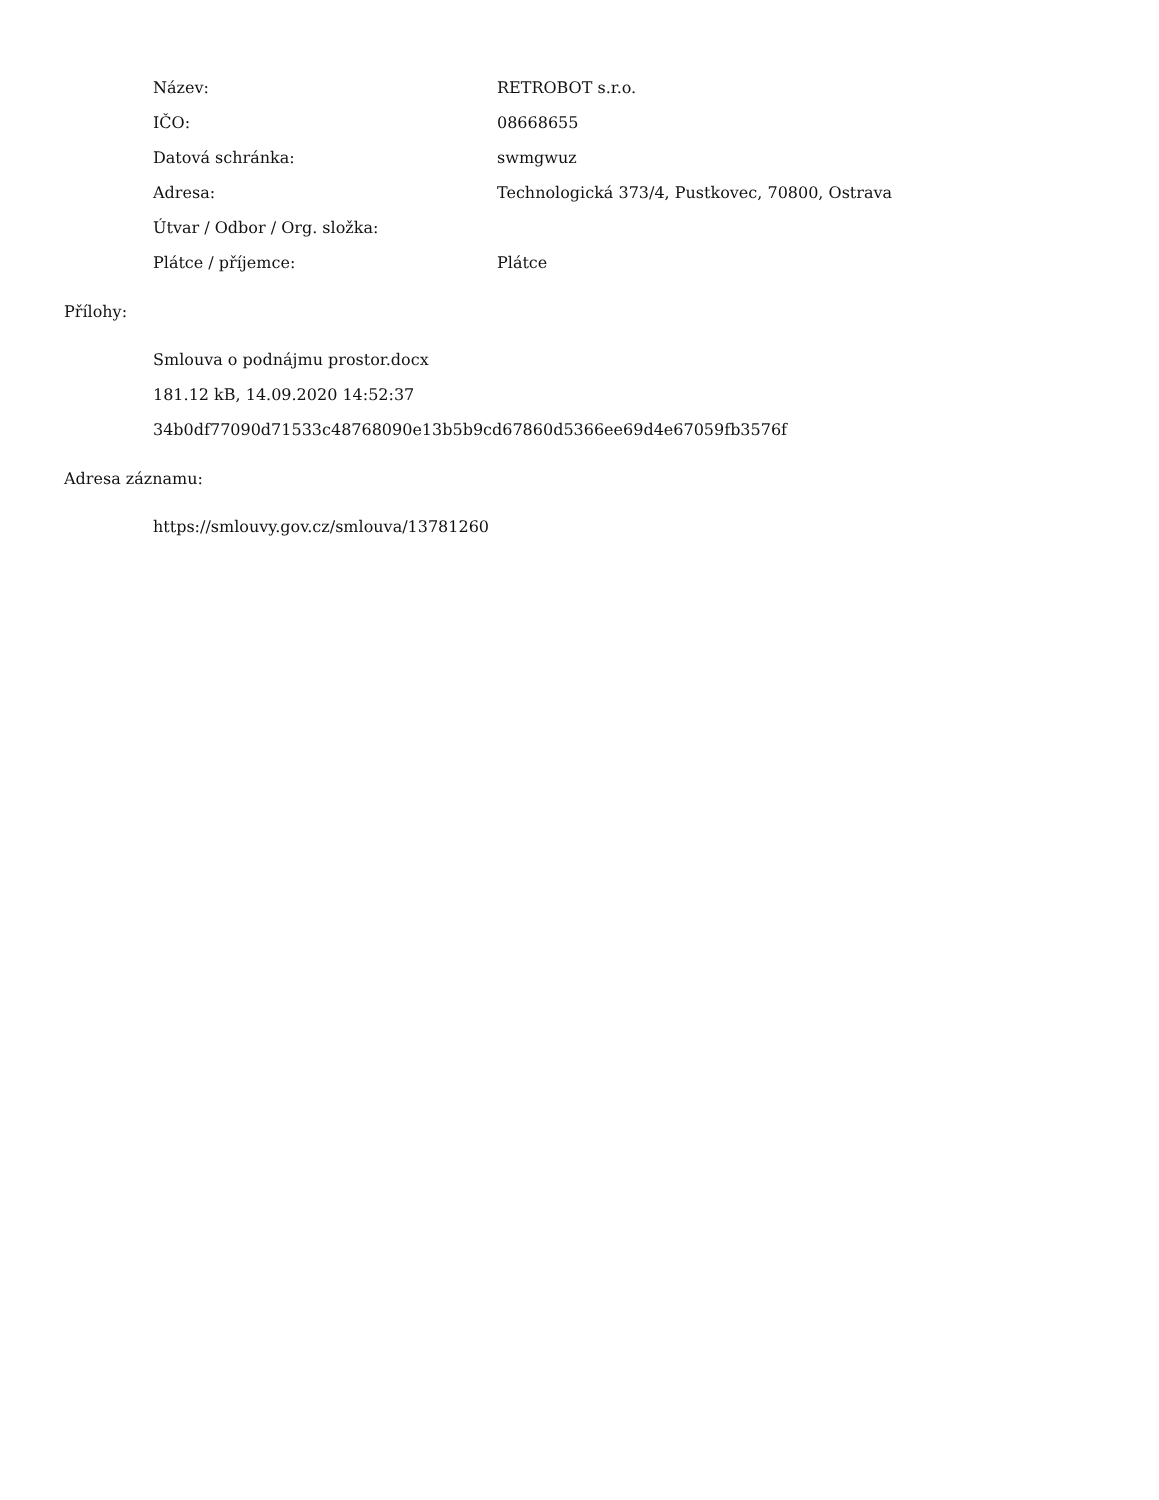| Název: | RETROBOT s.r.o. |
| IČO: | 08668655 |
| Datová schránka: | swmgwuz |
| Adresa: | Technologická 373/4, Pustkovec, 70800, Ostrava |
| Útvar / Odbor / Org. složka: | |
| Plátce / příjemce: | Plátce |
Přílohy:
Smlouva o podnájmu prostor.docx
181.12 kB, 14.09.2020 14:52:37
34b0df77090d71533c48768090e13b5b9cd67860d5366ee69d4e67059fb3576f
Adresa záznamu:
https://smlouvy.gov.cz/smlouva/13781260